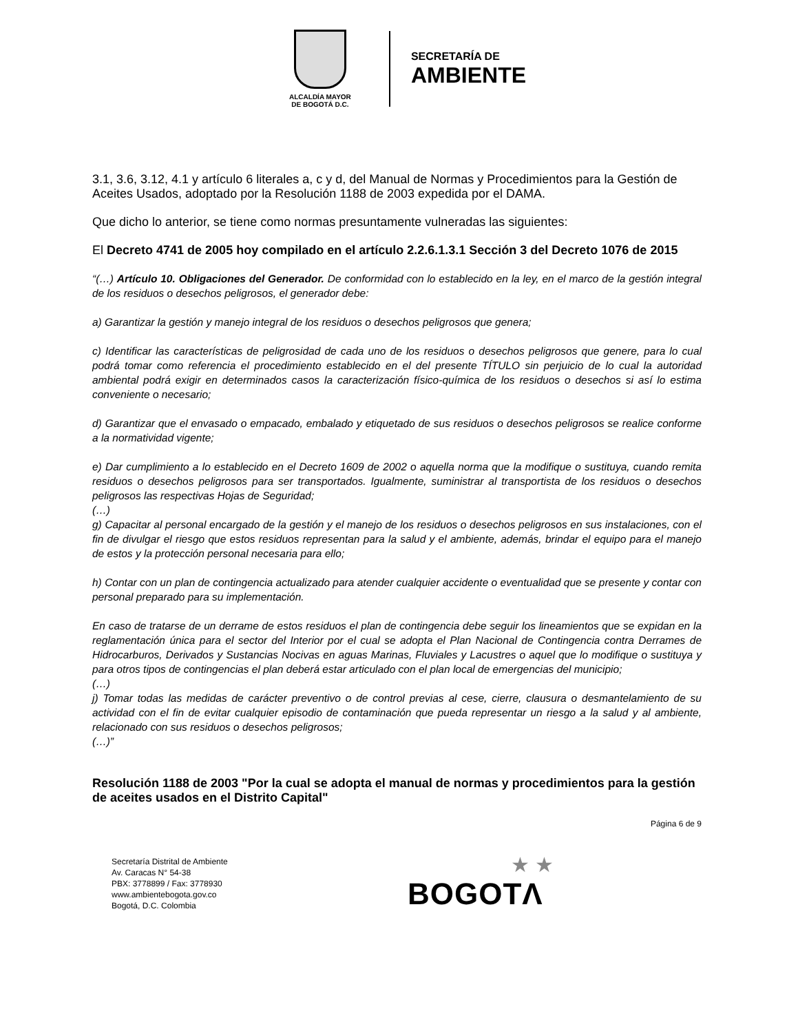ALCALDÍA MAYOR
DE BOGOTÁ D.C.
SECRETARÍA DE
AMBIENTE
3.1, 3.6, 3.12, 4.1 y artículo 6 literales a, c y d, del Manual de Normas y Procedimientos para la Gestión de Aceites Usados, adoptado por la Resolución 1188 de 2003 expedida por el DAMA.
Que dicho lo anterior, se tiene como normas presuntamente vulneradas las siguientes:
El Decreto 4741 de 2005 hoy compilado en el artículo 2.2.6.1.3.1 Sección 3 del Decreto 1076 de 2015
“(…) Artículo 10. Obligaciones del Generador. De conformidad con lo establecido en la ley, en el marco de la gestión integral de los residuos o desechos peligrosos, el generador debe:
a) Garantizar la gestión y manejo integral de los residuos o desechos peligrosos que genera;
c) Identificar las características de peligrosidad de cada uno de los residuos o desechos peligrosos que genere, para lo cual podrá tomar como referencia el procedimiento establecido en el del presente TÍTULO sin perjuicio de lo cual la autoridad ambiental podrá exigir en determinados casos la caracterización físico-química de los residuos o desechos si así lo estima conveniente o necesario;
d) Garantizar que el envasado o empacado, embalado y etiquetado de sus residuos o desechos peligrosos se realice conforme a la normatividad vigente;
e) Dar cumplimiento a lo establecido en el Decreto 1609 de 2002 o aquella norma que la modifique o sustituya, cuando remita residuos o desechos peligrosos para ser transportados. Igualmente, suministrar al transportista de los residuos o desechos peligrosos las respectivas Hojas de Seguridad;
(…)
g) Capacitar al personal encargado de la gestión y el manejo de los residuos o desechos peligrosos en sus instalaciones, con el fin de divulgar el riesgo que estos residuos representan para la salud y el ambiente, además, brindar el equipo para el manejo de estos y la protección personal necesaria para ello;
h) Contar con un plan de contingencia actualizado para atender cualquier accidente o eventualidad que se presente y contar con personal preparado para su implementación.
En caso de tratarse de un derrame de estos residuos el plan de contingencia debe seguir los lineamientos que se expidan en la reglamentación única para el sector del Interior por el cual se adopta el Plan Nacional de Contingencia contra Derrames de Hidrocarburos, Derivados y Sustancias Nocivas en aguas Marinas, Fluviales y Lacustres o aquel que lo modifique o sustituya y para otros tipos de contingencias el plan deberá estar articulado con el plan local de emergencias del municipio;
(…)
j) Tomar todas las medidas de carácter preventivo o de control previas al cese, cierre, clausura o desmantelamiento de su actividad con el fin de evitar cualquier episodio de contaminación que pueda representar un riesgo a la salud y al ambiente, relacionado con sus residuos o desechos peligrosos;
(…)”
Resolución 1188 de 2003 "Por la cual se adopta el manual de normas y procedimientos para la gestión de aceites usados en el Distrito Capital"
Página 6 de 9
Secretaría Distrital de Ambiente
Av. Caracas N° 54-38
PBX: 3778899 / Fax: 3778930
www.ambientebogota.gov.co
Bogotá, D.C. Colombia
★ ★
BOGOTΛ